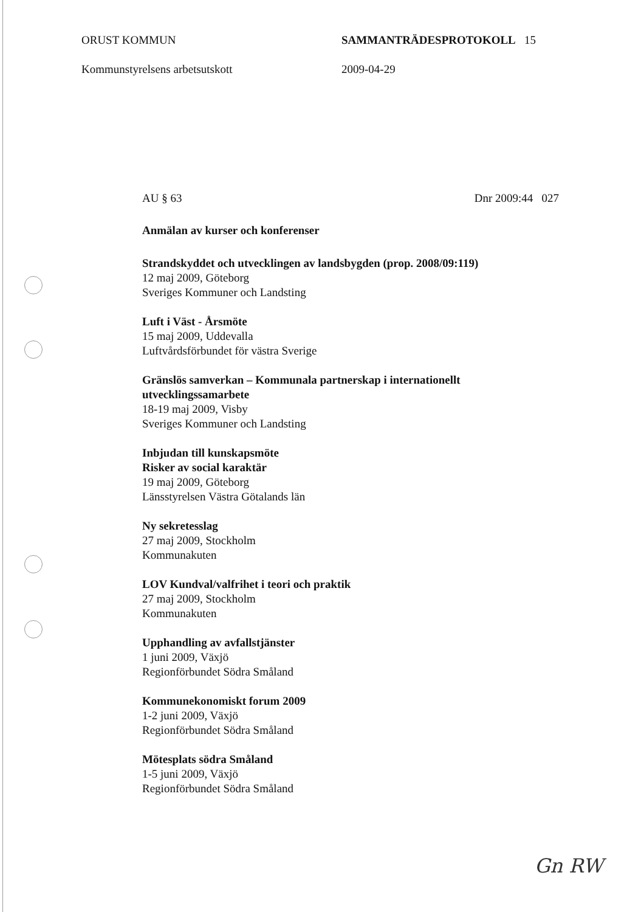ORUST KOMMUN SAMMANTRÄDESPROTOKOLL 15
Kommunstyrelsens arbetsutskott 2009-04-29
AU § 63 Dnr 2009:44 027
Anmälan av kurser och konferenser
Strandskyddet och utvecklingen av landsbygden (prop. 2008/09:119)
12 maj 2009, Göteborg
Sveriges Kommuner och Landsting
Luft i Väst - Årsmöte
15 maj 2009, Uddevalla
Luftvårdsförbundet för västra Sverige
Gränslös samverkan – Kommunala partnerskap i internationellt utvecklingssamarbete
18-19 maj 2009, Visby
Sveriges Kommuner och Landsting
Inbjudan till kunskapsmöte
Risker av social karaktär
19 maj 2009, Göteborg
Länsstyrelsen Västra Götalands län
Ny sekretesslag
27 maj 2009, Stockholm
Kommunakuten
LOV Kundval/valfrihet i teori och praktik
27 maj 2009, Stockholm
Kommunakuten
Upphandling av avfallstjänster
1 juni 2009, Växjö
Regionförbundet Södra Småland
Kommunekonomiskt forum 2009
1-2 juni 2009, Växjö
Regionförbundet Södra Småland
Mötesplats södra Småland
1-5 juni 2009, Växjö
Regionförbundet Södra Småland
Gn RW